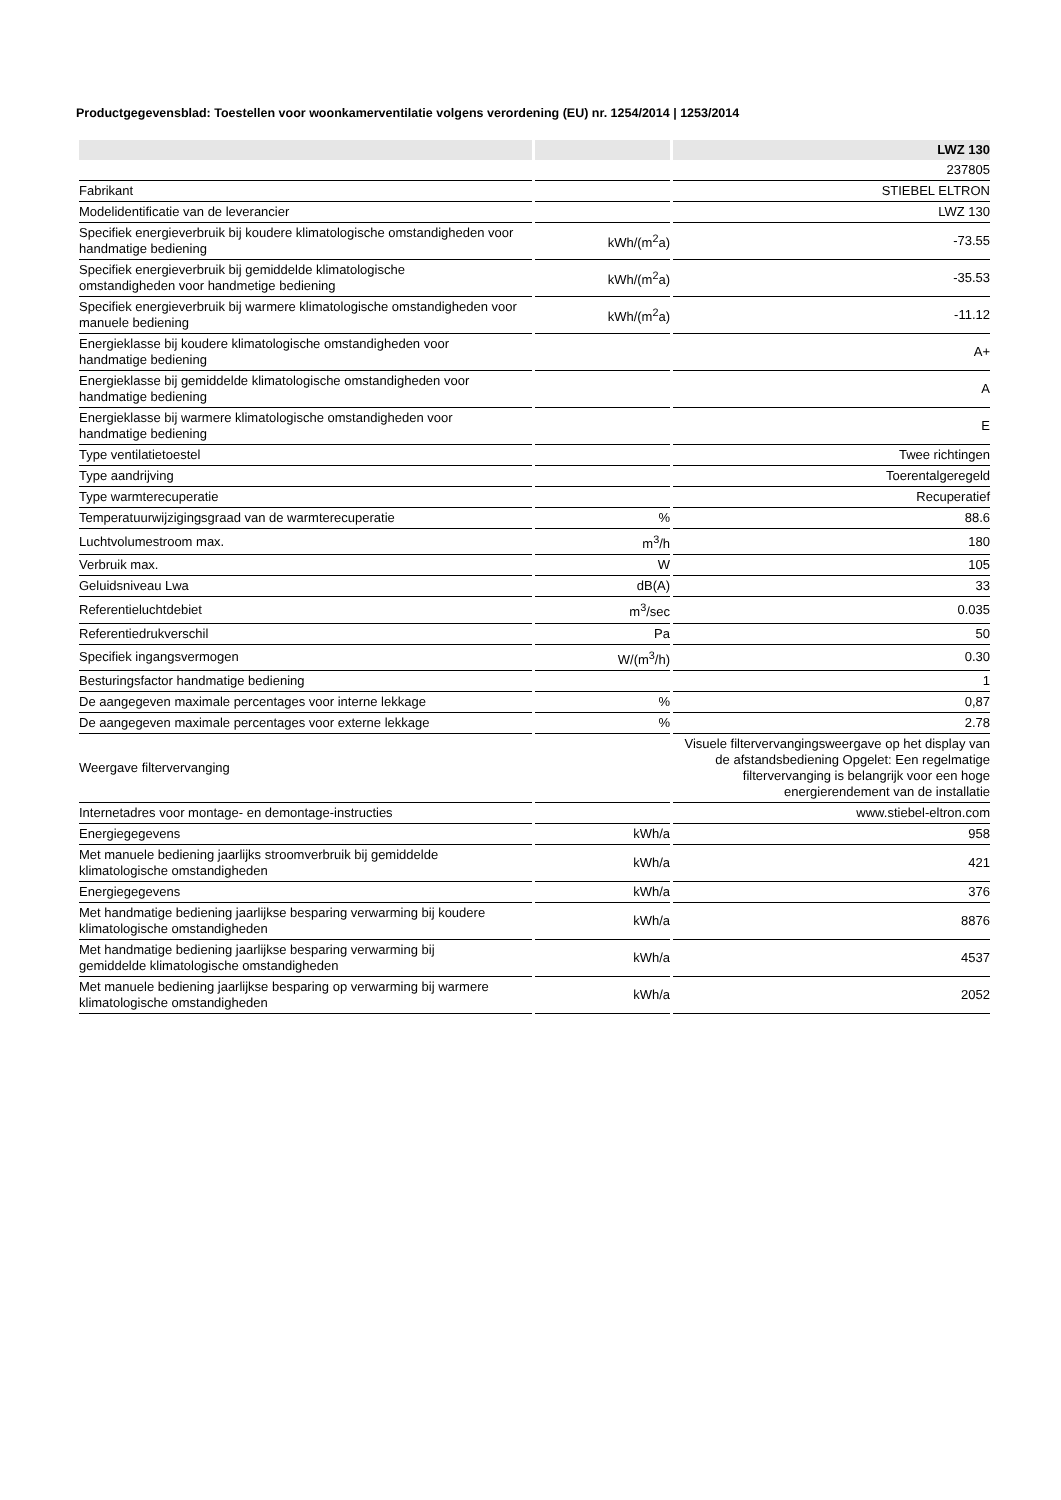Productgegevensblad: Toestellen voor woonkamerventilatie volgens verordening (EU) nr. 1254/2014 | 1253/2014
| | | LWZ 130 |
| --- | --- | --- |
| | | 237805 |
| Fabrikant | | STIEBEL ELTRON |
| Modelidentificatie van de leverancier | | LWZ 130 |
| Specifiek energieverbruik bij koudere klimatologische omstandigheden voor handmatige bediening | kWh/(m<sup>2</sup>a) | -73.55 |
| Specifiek energieverbruik bij gemiddelde klimatologische omstandigheden voor handmetige bediening | kWh/(m<sup>2</sup>a) | -35.53 |
| Specifiek energieverbruik bij warmere klimatologische omstandigheden voor manuele bediening | kWh/(m<sup>2</sup>a) | -11.12 |
| Energieklasse bij koudere klimatologische omstandigheden voor handmatige bediening | | A+ |
| Energieklasse bij gemiddelde klimatologische omstandigheden voor handmatige bediening | | A |
| Energieklasse bij warmere klimatologische omstandigheden voor handmatige bediening | | E |
| Type ventilatietoestel | | Twee richtingen |
| Type aandrijving | | Toerentalgeregeld |
| Type warmterecuperatie | | Recuperatief |
| Temperatuurwijzigingsgraad van de warmterecuperatie | % | 88.6 |
| Luchtvolumestroom max. | m<sup>3</sup>/h | 180 |
| Verbruik max. | W | 105 |
| Geluidsniveau Lwa | dB(A) | 33 |
| Referentieluchtdebiet | m<sup>3</sup>/sec | 0.035 |
| Referentiedrukverschil | Pa | 50 |
| Specifiek ingangsvermogen | W/(m<sup>3</sup>/h) | 0.30 |
| Besturingsfactor handmatige bediening | | 1 |
| De aangegeven maximale percentages voor interne lekkage | % | 0,87 |
| De aangegeven maximale percentages voor externe lekkage | % | 2.78 |
| Weergave filtervervanging | | Visuele filtervervangingsweergave op het display van de afstandsbediening Opgelet: Een regelmatige filtervervanging is belangrijk voor een hoge energierendement van de installatie |
| Internetadres voor montage- en demontage-instructies | | www.stiebel-eltron.com |
| Energiegegevens | kWh/a | 958 |
| Met manuele bediening jaarlijks stroomverbruik bij gemiddelde klimatologische omstandigheden | kWh/a | 421 |
| Energiegegevens | kWh/a | 376 |
| Met handmatige bediening jaarlijkse besparing verwarming bij koudere klimatologische omstandigheden | kWh/a | 8876 |
| Met handmatige bediening jaarlijkse besparing verwarming bij gemiddelde klimatologische omstandigheden | kWh/a | 4537 |
| Met manuele bediening jaarlijkse besparing op verwarming bij warmere klimatologische omstandigheden | kWh/a | 2052 |